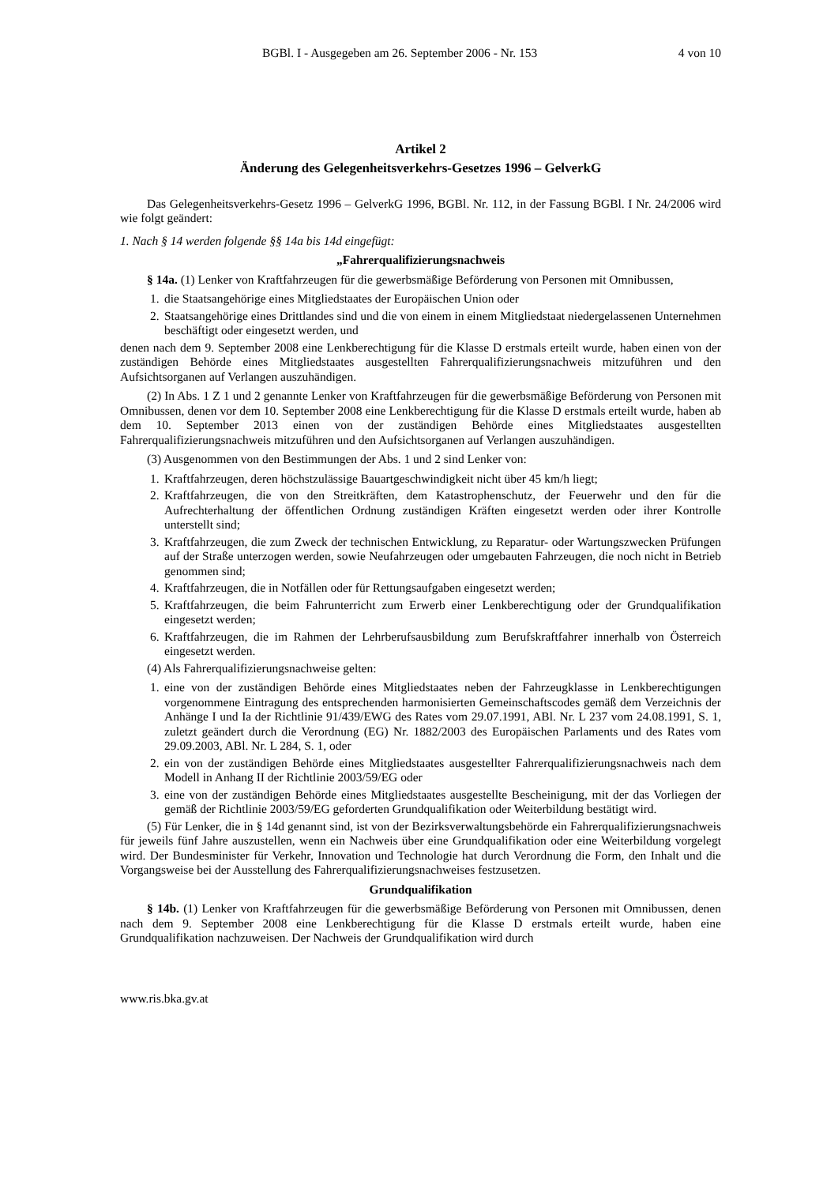BGBl. I - Ausgegeben am 26. September 2006 - Nr. 153 4 von 10
Artikel 2
Änderung des Gelegenheitsverkehrs-Gesetzes 1996 – GelverkG
Das Gelegenheitsverkehrs-Gesetz 1996 – GelverkG 1996, BGBl. Nr. 112, in der Fassung BGBl. I Nr. 24/2006 wird wie folgt geändert:
1. Nach § 14 werden folgende §§ 14a bis 14d eingefügt:
„Fahrerqualifizierungsnachweis
§ 14a. (1) Lenker von Kraftfahrzeugen für die gewerbsmäßige Beförderung von Personen mit Omnibussen,
1.
die Staatsangehörige eines Mitgliedstaates der Europäischen Union oder
2.
Staatsangehörige eines Drittlandes sind und die von einem in einem Mitgliedstaat niedergelassenen Unternehmen beschäftigt oder eingesetzt werden, und
denen nach dem 9. September 2008 eine Lenkberechtigung für die Klasse D erstmals erteilt wurde, haben einen von der zuständigen Behörde eines Mitgliedstaates ausgestellten Fahrerqualifizierungsnachweis mitzuführen und den Aufsichtsorganen auf Verlangen auszuhändigen.
(2) In Abs. 1 Z 1 und 2 genannte Lenker von Kraftfahrzeugen für die gewerbsmäßige Beförderung von Personen mit Omnibussen, denen vor dem 10. September 2008 eine Lenkberechtigung für die Klasse D erstmals erteilt wurde, haben ab dem 10. September 2013 einen von der zuständigen Behörde eines Mitgliedstaates ausgestellten Fahrerqualifizierungsnachweis mitzuführen und den Aufsichtsorganen auf Verlangen auszuhändigen.
(3) Ausgenommen von den Bestimmungen der Abs. 1 und 2 sind Lenker von:
1.
Kraftfahrzeugen, deren höchstzulässige Bauartgeschwindigkeit nicht über 45 km/h liegt;
2.
Kraftfahrzeugen, die von den Streitkräften, dem Katastrophenschutz, der Feuerwehr und den für die Aufrechterhaltung der öffentlichen Ordnung zuständigen Kräften eingesetzt werden oder ihrer Kontrolle unterstellt sind;
3.
Kraftfahrzeugen, die zum Zweck der technischen Entwicklung, zu Reparatur- oder Wartungszwecken Prüfungen auf der Straße unterzogen werden, sowie Neufahrzeugen oder umgebauten Fahrzeugen, die noch nicht in Betrieb genommen sind;
4.
Kraftfahrzeugen, die in Notfällen oder für Rettungsaufgaben eingesetzt werden;
5.
Kraftfahrzeugen, die beim Fahrunterricht zum Erwerb einer Lenkberechtigung oder der Grundqualifikation eingesetzt werden;
6.
Kraftfahrzeugen, die im Rahmen der Lehrberufsausbildung zum Berufskraftfahrer innerhalb von Österreich eingesetzt werden.
(4) Als Fahrerqualifizierungsnachweise gelten:
1.
eine von der zuständigen Behörde eines Mitgliedstaates neben der Fahrzeugklasse in Lenkberechtigungen vorgenommene Eintragung des entsprechenden harmonisierten Gemeinschaftscodes gemäß dem Verzeichnis der Anhänge I und Ia der Richtlinie 91/439/EWG des Rates vom 29.07.1991, ABl. Nr. L 237 vom 24.08.1991, S. 1, zuletzt geändert durch die Verordnung (EG) Nr. 1882/2003 des Europäischen Parlaments und des Rates vom 29.09.2003, ABl. Nr. L 284, S. 1, oder
2.
ein von der zuständigen Behörde eines Mitgliedstaates ausgestellter Fahrerqualifizierungsnachweis nach dem Modell in Anhang II der Richtlinie 2003/59/EG oder
3.
eine von der zuständigen Behörde eines Mitgliedstaates ausgestellte Bescheinigung, mit der das Vorliegen der gemäß der Richtlinie 2003/59/EG geforderten Grundqualifikation oder Weiterbildung bestätigt wird.
(5) Für Lenker, die in § 14d genannt sind, ist von der Bezirksverwaltungsbehörde ein Fahrerqualifizierungsnachweis für jeweils fünf Jahre auszustellen, wenn ein Nachweis über eine Grundqualifikation oder eine Weiterbildung vorgelegt wird. Der Bundesminister für Verkehr, Innovation und Technologie hat durch Verordnung die Form, den Inhalt und die Vorgangsweise bei der Ausstellung des Fahrerqualifizierungsnachweises festzusetzen.
Grundqualifikation
§ 14b. (1) Lenker von Kraftfahrzeugen für die gewerbsmäßige Beförderung von Personen mit Omnibussen, denen nach dem 9. September 2008 eine Lenkberechtigung für die Klasse D erstmals erteilt wurde, haben eine Grundqualifikation nachzuweisen. Der Nachweis der Grundqualifikation wird durch
www.ris.bka.gv.at